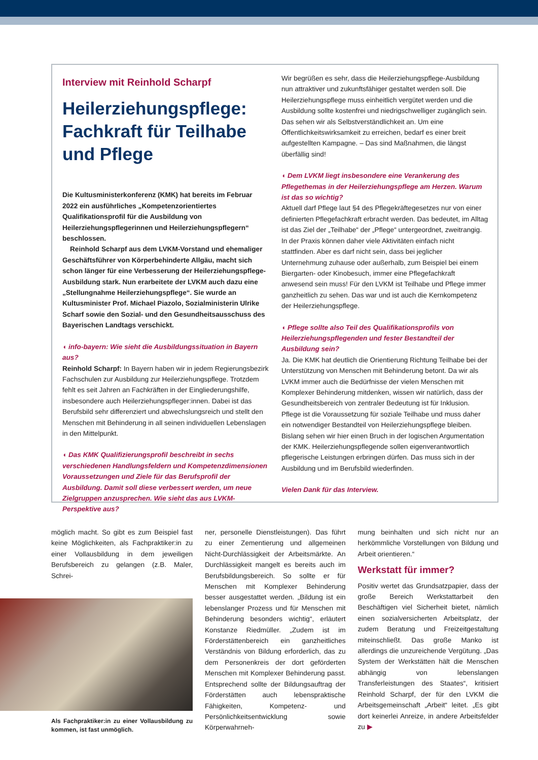Interview mit Reinhold Scharpf
Heilerziehungspflege: Fachkraft für Teilhabe und Pflege
Die Kultusministerkonferenz (KMK) hat bereits im Februar 2022 ein ausführliches „Kompetenzorientiertes Qualifikationsprofil für die Ausbildung von Heilerziehungspflegerinnen und Heilerziehungspflegern“ beschlossen.
Reinhold Scharpf aus dem LVKM-Vorstand und ehemaliger Geschäftsführer von Körperbehinderte Allgäu, macht sich schon länger für eine Verbesserung der Heilerziehungspflege-Ausbildung stark. Nun erarbeitete der LVKM auch dazu eine „Stellungnahme Heilerziehungspflege“. Sie wurde an Kultusminister Prof. Michael Piazolo, Sozialministerin Ulrike Scharf sowie den Sozial- und den Gesundheitsausschuss des Bayerischen Landtags verschickt.
◖ info-bayern: Wie sieht die Ausbildungssituation in Bayern aus?
Reinhold Scharpf: In Bayern haben wir in jedem Regierungsbezirk Fachschulen zur Ausbildung zur Heilerziehungspflege. Trotzdem fehlt es seit Jahren an Fachkräften in der Eingliederungshilfe, insbesondere auch Heilerziehungspfleger:innen. Dabei ist das Berufsbild sehr differenziert und abwechslungsreich und stellt den Menschen mit Behinderung in all seinen individuellen Lebenslagen in den Mittelpunkt.
◖ Das KMK Qualifizierungsprofil beschreibt in sechs verschiedenen Handlungsfeldern und Kompetenzdimensionen Voraussetzungen und Ziele für das Berufsprofil der Ausbildung. Damit soll diese verbessert werden, um neue Zielgruppen anzusprechen. Wie sieht das aus LVKM-Perspektive aus?
Wir begrüßen es sehr, dass die Heilerziehungspflege-Ausbildung nun attraktiver und zukunftsfähiger gestaltet werden soll. Die Heilerziehungspflege muss einheitlich vergütet werden und die Ausbildung sollte kostenfrei und niedrigschwelliger zugänglich sein. Das sehen wir als Selbstverständlichkeit an. Um eine Öffentlichkeitswirksamkeit zu erreichen, bedarf es einer breit aufgestellten Kampagne. – Das sind Maßnahmen, die längst überfällig sind!
◖ Dem LVKM liegt insbesondere eine Verankerung des Pflegethemas in der Heilerziehungspflege am Herzen. Warum ist das so wichtig?
Aktuell darf Pflege laut §4 des Pflegekräftegesetzes nur von einer definierten Pflegefachkraft erbracht werden. Das bedeutet, im Alltag ist das Ziel der „Teilhabe“ der „Pflege“ untergeordnet, zweitrangig. In der Praxis können daher viele Aktivitäten einfach nicht stattfinden. Aber es darf nicht sein, dass bei jeglicher Unternehmung zuhause oder außerhalb, zum Beispiel bei einem Biergarten- oder Kinobesuch, immer eine Pflegefachkraft anwesend sein muss! Für den LVKM ist Teilhabe und Pflege immer ganzheitlich zu sehen. Das war und ist auch die Kernkompetenz der Heilerziehungspflege.
◖ Pflege sollte also Teil des Qualifikationsprofils von Heilerziehungspflegenden und fester Bestandteil der Ausbildung sein?
Ja. Die KMK hat deutlich die Orientierung Richtung Teilhabe bei der Unterstützung von Menschen mit Behinderung betont. Da wir als LVKM immer auch die Bedürfnisse der vielen Menschen mit Komplexer Behinderung mitdenken, wissen wir natürlich, dass der Gesundheitsbereich von zentraler Bedeutung ist für Inklusion. Pflege ist die Voraussetzung für soziale Teilhabe und muss daher ein notwendiger Bestandteil von Heilerziehungspflege bleiben. Bislang sehen wir hier einen Bruch in der logischen Argumentation der KMK. Heilerziehungspflegende sollen eigenverantwortlich pflegerische Leistungen erbringen dürfen. Das muss sich in der Ausbildung und im Berufsbild wiederfinden.
Vielen Dank für das Interview.
möglich macht. So gibt es zum Beispiel fast keine Möglichkeiten, als Fachpraktiker:in zu einer Vollausbildung in dem jeweiligen Berufsbereich zu gelangen (z.B. Maler, Schrei-
Als Fachpraktiker:in zu einer Vollausbildung zu kommen, ist fast unmöglich.
ner, personelle Dienstleistungen). Das führt zu einer Zementierung und allgemeinen Nicht-Durchlässigkeit der Arbeitsmärkte. An Durchlässigkeit mangelt es bereits auch im Berufsbildungsbereich. So sollte er für Menschen mit Komplexer Behinderung besser ausgestattet werden. „Bildung ist ein lebenslanger Prozess und für Menschen mit Behinderung besonders wichtig“, erläutert Konstanze Riedmüller. „Zudem ist im Förderstättenbereich ein ganzheitliches Verständnis von Bildung erforderlich, das zu dem Personenkreis der dort geförderten Menschen mit Komplexer Behinderung passt. Entsprechend sollte der Bildungsauftrag der Förderstätten auch lebenspraktische Fähigkeiten, Kompetenz- und Persönlichkeitsentwicklung sowie Körperwahrneh-
mung beinhalten und sich nicht nur an herkömmliche Vorstellungen von Bildung und Arbeit orientieren.“
Werkstatt für immer?
Positiv wertet das Grundsatzpapier, dass der große Bereich Werkstattarbeit den Beschäftigen viel Sicherheit bietet, nämlich einen sozialversicherten Arbeitsplatz, der zudem Beratung und Freizeitgestaltung miteinschließt. Das große Manko ist allerdings die unzureichende Vergütung. „Das System der Werkstätten hält die Menschen abhängig von lebenslangen Transferleistungen des Staates“, kritisiert Reinhold Scharpf, der für den LVKM die Arbeitsgemeinschaft „Arbeit“ leitet. „Es gibt dort keinerlei Anreize, in andere Arbeitsfelder zu ▶